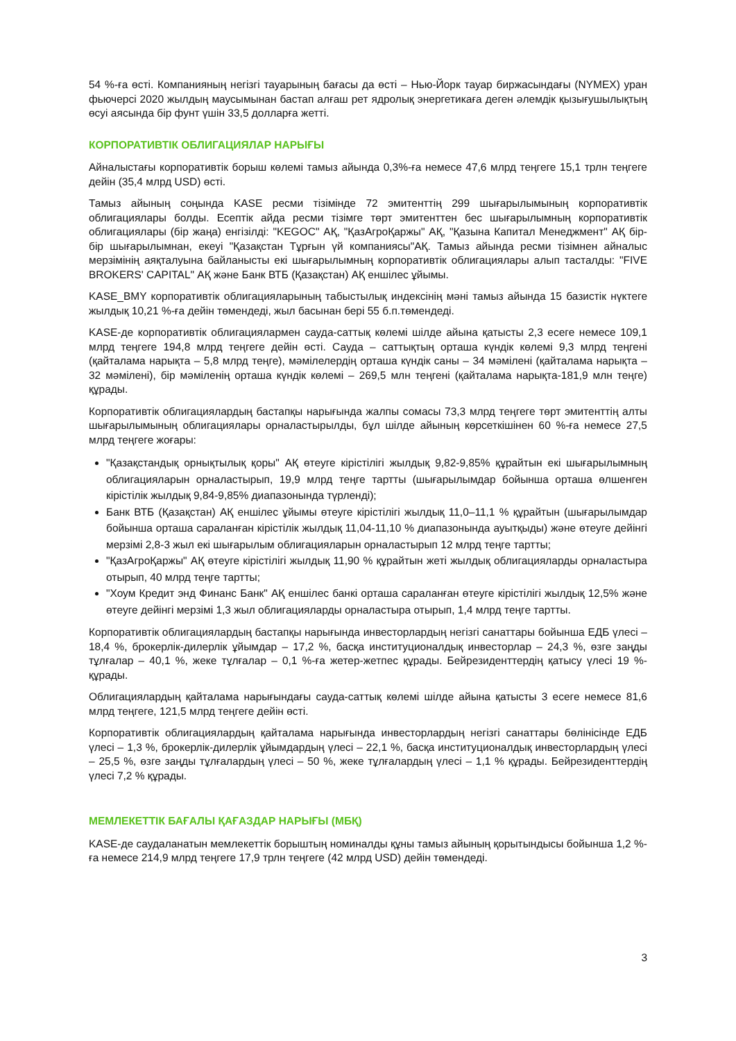54 %-ға өсті. Компанияның негізгі тауарының бағасы да өсті – Нью-Йорк тауар биржасындағы (NYMEX) уран фьючерсі 2020 жылдың маусымынан бастап алғаш рет ядролық энергетикаға деген әлемдік қызығушылықтың өсуі аясында бір фунт үшін 33,5 долларға жетті.
КОРПОРАТИВТІК ОБЛИГАЦИЯЛАР НАРЫҒЫ
Айналыстағы корпоративтік борыш көлемі тамыз айында 0,3%-ға немесе 47,6 млрд теңгеге 15,1 трлн теңгеге дейін (35,4 млрд USD) өсті.
Тамыз айының соңында KASE ресми тізімінде 72 эмитенттің 299 шығарылымының корпоративтік облигациялары болды. Есептік айда ресми тізімге төрт эмитенттен бес шығарылымның корпоративтік облигациялары (бір жаңа) енгізілді: "KEGOC" АҚ, "ҚазАгроҚаржы" АҚ, "Қазына Капитал Менеджмент" АҚ бір-бір шығарылымнан, екеуі "Қазақстан Тұрғын үй компаниясы"АҚ. Тамыз айында ресми тізімнен айналыс мерзімінің аяқталуына байланысты екі шығарылымның корпоративтік облигациялары алып тасталды: "FIVE BROKERS' CAPITAL" АҚ және Банк ВТБ (Қазақстан) АҚ еншілес ұйымы.
KASE_BMY корпоративтік облигацияларының табыстылық индексінің мәні тамыз айында 15 базистік нүктеге жылдық 10,21 %-ға дейін төмендеді, жыл басынан бері 55 б.п.төмендеді.
KASE-де корпоративтік облигациялармен сауда-саттық көлемі шілде айына қатысты 2,3 есеге немесе 109,1 млрд теңгеге 194,8 млрд теңгеге дейін өсті. Сауда – саттықтың орташа күндік көлемі 9,3 млрд теңгені (қайталама нарықта – 5,8 млрд теңге), мәмілелердің орташа күндік саны – 34 мәмілені (қайталама нарықта – 32 мәмілені), бір мәміленің орташа күндік көлемі – 269,5 млн теңгені (қайталама нарықта-181,9 млн теңге) құрады.
Корпоративтік облигациялардың бастапқы нарығында жалпы сомасы 73,3 млрд теңгеге төрт эмитенттің алты шығарылымының облигациялары орналастырылды, бұл шілде айының көрсеткішінен 60 %-ға немесе 27,5 млрд теңгеге жоғары:
"Қазақстандық орнықтылық қоры" АҚ өтеуге кірістілігі жылдық 9,82-9,85% құрайтын екі шығарылымның облигацияларын орналастырып, 19,9 млрд теңге тартты (шығарылымдар бойынша орташа өлшенген кірістілік жылдық 9,84-9,85% диапазонында түрленді);
Банк ВТБ (Қазақстан) АҚ еншілес ұйымы өтеуге кірістілігі жылдық 11,0–11,1 % құрайтын (шығарылымдар бойынша орташа сараланған кірістілік жылдық 11,04-11,10 % диапазонында ауытқыды) және өтеуге дейінгі мерзімі 2,8-3 жыл екі шығарылым облигацияларын орналастырып 12 млрд теңге тартты;
"ҚазАгроҚаржы" АҚ өтеуге кірістілігі жылдық 11,90 % құрайтын жеті жылдық облигацияларды орналастыра отырып, 40 млрд теңге тартты;
"Хоум Кредит энд Финанс Банк" АҚ еншілес банкі орташа сараланған өтеуге кірістілігі жылдық 12,5% және өтеуге дейінгі мерзімі 1,3 жыл облигацияларды орналастыра отырып, 1,4 млрд теңге тартты.
Корпоративтік облигациялардың бастапқы нарығында инвесторлардың негізгі санаттары бойынша ЕДБ үлесі – 18,4 %, брокерлік-дилерлік ұйымдар – 17,2 %, басқа институционалдық инвесторлар – 24,3 %, өзге заңды тұлғалар – 40,1 %, жеке тұлғалар – 0,1 %-ға жетер-жетпес құрады. Бейрезиденттердің қатысу үлесі 19 %- құрады.
Облигациялардың қайталама нарығындағы сауда-саттық көлемі шілде айына қатысты 3 есеге немесе 81,6 млрд теңгеге, 121,5 млрд теңгеге дейін өсті.
Корпоративтік облигациялардың қайталама нарығында инвесторлардың негізгі санаттары бөлінісінде ЕДБ үлесі – 1,3 %, брокерлік-дилерлік ұйымдардың үлесі – 22,1 %, басқа институционалдық инвесторлардың үлесі – 25,5 %, өзге заңды тұлғалардың үлесі – 50 %, жеке тұлғалардың үлесі – 1,1 % құрады. Бейрезиденттердің үлесі 7,2 % құрады.
МЕМЛЕКЕТТІК БАҒАЛЫ ҚАҒАЗДАР НАРЫҒЫ (МБҚ)
KASE-де саудаланатын мемлекеттік борыштың номиналды құны тамыз айының қорытындысы бойынша 1,2 %-ға немесе 214,9 млрд теңгеге 17,9 трлн теңгеге (42 млрд USD) дейін төмендеді.
3